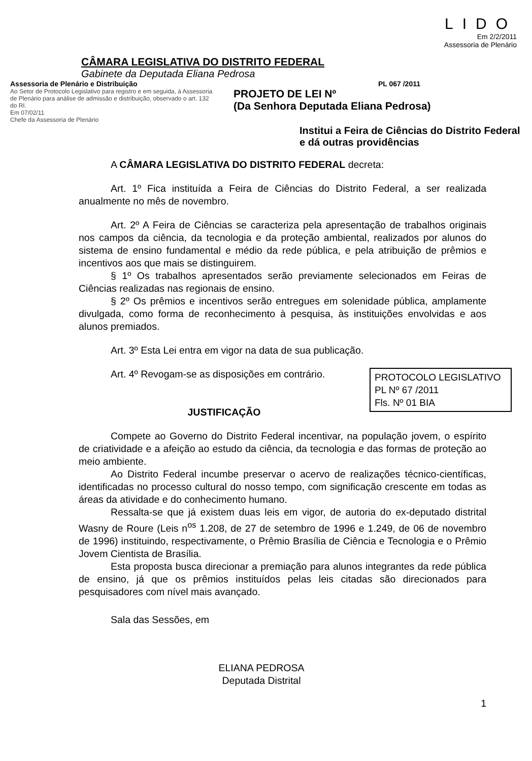CÂMARA LEGISLATIVA DO DISTRITO FEDERAL
Gabinete da Deputada Eliana Pedrosa
LIDO
Em 2/2/2011
Assessoria de Plenário
Assessoria de Plenário e Distribuição
Ao Setor de Protocolo Legislativo para registro e em seguida, à Assessoria de Plenário para análise de admissão e distribuição, observado o art. 132 do RI.
Em 07/02/11
Chefe da Assessoria de Plenário
PL 067 /2011
PROJETO DE LEI Nº
(Da Senhora Deputada Eliana Pedrosa)
Institui a Feira de Ciências do Distrito Federal e dá outras providências
A CÂMARA LEGISLATIVA DO DISTRITO FEDERAL decreta:
Art. 1º Fica instituída a Feira de Ciências do Distrito Federal, a ser realizada anualmente no mês de novembro.
Art. 2º A Feira de Ciências se caracteriza pela apresentação de trabalhos originais nos campos da ciência, da tecnologia e da proteção ambiental, realizados por alunos do sistema de ensino fundamental e médio da rede pública, e pela atribuição de prêmios e incentivos aos que mais se distinguirem.
§ 1º Os trabalhos apresentados serão previamente selecionados em Feiras de Ciências realizadas nas regionais de ensino.
§ 2º Os prêmios e incentivos serão entregues em solenidade pública, amplamente divulgada, como forma de reconhecimento à pesquisa, às instituições envolvidas e aos alunos premiados.
Art. 3º Esta Lei entra em vigor na data de sua publicação.
PROTOCOLO LEGISLATIVO
PL Nº 67 /2011
Fls. Nº 01 BIA
Art. 4º Revogam-se as disposições em contrário.
JUSTIFICAÇÃO
Compete ao Governo do Distrito Federal incentivar, na população jovem, o espírito de criatividade e a afeição ao estudo da ciência, da tecnologia e das formas de proteção ao meio ambiente.
Ao Distrito Federal incumbe preservar o acervo de realizações técnico-científicas, identificadas no processo cultural do nosso tempo, com significação crescente em todas as áreas da atividade e do conhecimento humano.
Ressalta-se que já existem duas leis em vigor, de autoria do ex-deputado distrital Wasny de Roure (Leis n<sup>os</sup> 1.208, de 27 de setembro de 1996 e 1.249, de 06 de novembro de 1996) instituindo, respectivamente, o Prêmio Brasília de Ciência e Tecnologia e o Prêmio Jovem Cientista de Brasília.
Esta proposta busca direcionar a premiação para alunos integrantes da rede pública de ensino, já que os prêmios instituídos pelas leis citadas são direcionados para pesquisadores com nível mais avançado.
Sala das Sessões, em
ELIANA PEDROSA
Deputada Distrital
1